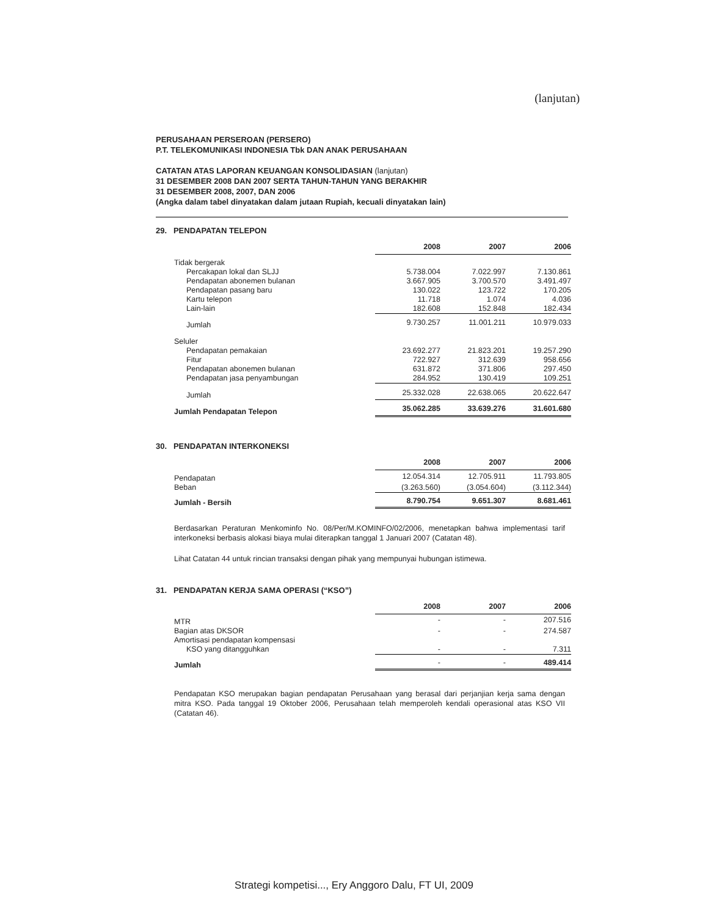(lanjutan)
PERUSAHAAN PERSEROAN (PERSERO)
P.T. TELEKOMUNIKASI INDONESIA Tbk DAN ANAK PERUSAHAAN
CATATAN ATAS LAPORAN KEUANGAN KONSOLIDASIAN (lanjutan)
31 DESEMBER 2008 DAN 2007 SERTA TAHUN-TAHUN YANG BERAKHIR
31 DESEMBER 2008, 2007, DAN 2006
(Angka dalam tabel dinyatakan dalam jutaan Rupiah, kecuali dinyatakan lain)
29. PENDAPATAN TELEPON
| | 2008 | 2007 | 2006 |
| Tidak bergerak | | | |
| Percakapan lokal dan SLJJ | 5.738.004 | 7.022.997 | 7.130.861 |
| Pendapatan abonemen bulanan | 3.667.905 | 3.700.570 | 3.491.497 |
| Pendapatan pasang baru | 130.022 | 123.722 | 170.205 |
| Kartu telepon | 11.718 | 1.074 | 4.036 |
| Lain-lain | 182.608 | 152.848 | 182.434 |
| Jumlah | 9.730.257 | 11.001.211 | 10.979.033 |
| Seluler | | | |
| Pendapatan pemakaian | 23.692.277 | 21.823.201 | 19.257.290 |
| Fitur | 722.927 | 312.639 | 958.656 |
| Pendapatan abonemen bulanan | 631.872 | 371.806 | 297.450 |
| Pendapatan jasa penyambungan | 284.952 | 130.419 | 109.251 |
| Jumlah | 25.332.028 | 22.638.065 | 20.622.647 |
| Jumlah Pendapatan Telepon | 35.062.285 | 33.639.276 | 31.601.680 |
30. PENDAPATAN INTERKONEKSI
| | 2008 | 2007 | 2006 |
| Pendapatan | 12.054.314 | 12.705.911 | 11.793.805 |
| Beban | (3.263.560) | (3.054.604) | (3.112.344) |
| Jumlah - Bersih | 8.790.754 | 9.651.307 | 8.681.461 |
Berdasarkan Peraturan Menkominfo No. 08/Per/M.KOMINFO/02/2006, menetapkan bahwa implementasi tarif interkoneksi berbasis alokasi biaya mulai diterapkan tanggal 1 Januari 2007 (Catatan 48).
Lihat Catatan 44 untuk rincian transaksi dengan pihak yang mempunyai hubungan istimewa.
31. PENDAPATAN KERJA SAMA OPERASI (“KSO”)
| | 2008 | 2007 | 2006 |
| MTR | - | - | 207.516 |
| Bagian atas DKSOR | - | - | 274.587 |
| Amortisasi pendapatan kompensasi | | | |
| KSO yang ditangguhkan | - | - | 7.311 |
| Jumlah | - | - | 489.414 |
Pendapatan KSO merupakan bagian pendapatan Perusahaan yang berasal dari perjanjian kerja sama dengan mitra KSO. Pada tanggal 19 Oktober 2006, Perusahaan telah memperoleh kendali operasional atas KSO VII (Catatan 46).
Strategi kompetisi..., Ery Anggoro Dalu, FT UI, 2009